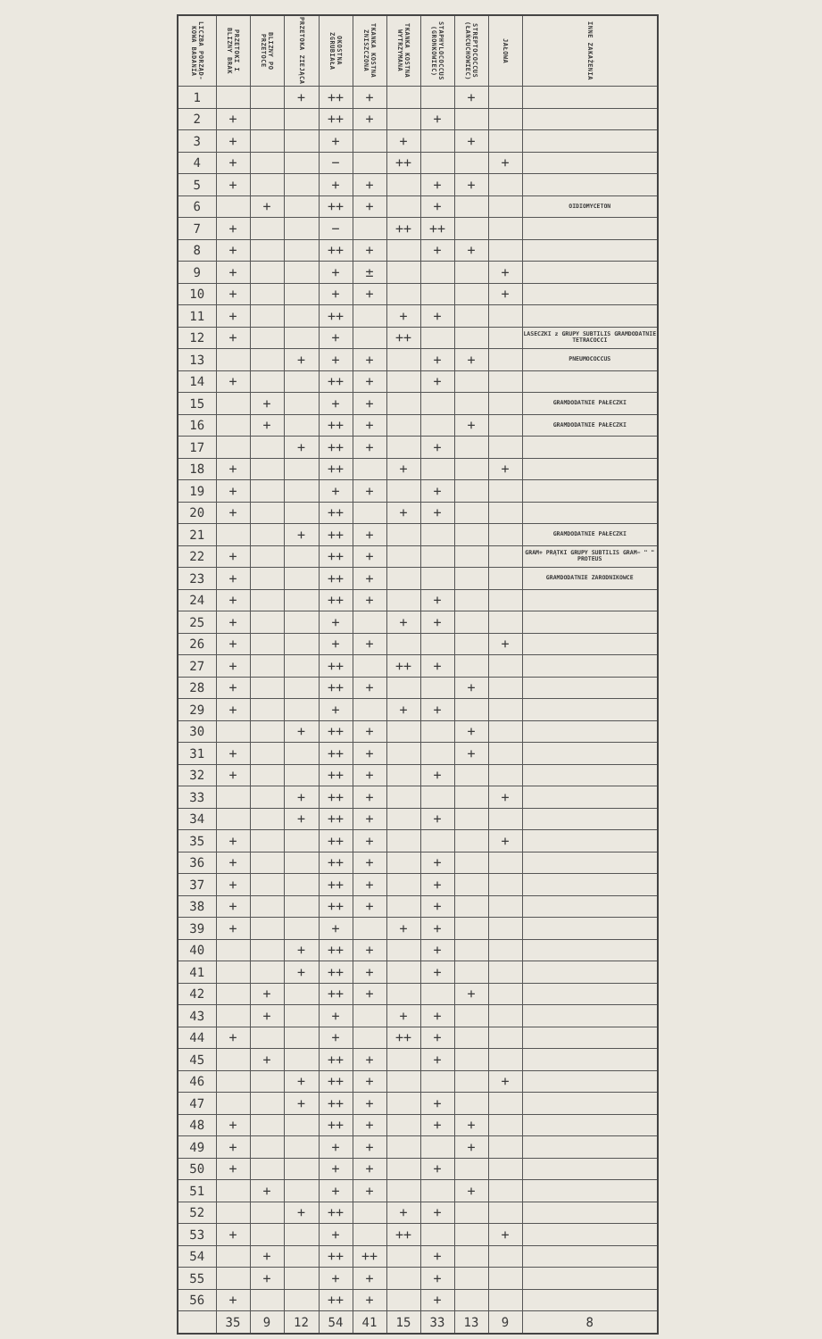| LICZBA PORZĄD-KOWA BADANIA | PRZETOKI I BLIZNY BRAK | BLIZNY PO PRZETOCE | PRZETOKA ZIEJĄCA | OKOSTNA ZGRUBIAŁA | TKANKA KOSTNA ZNISZCZONA | TKANKA KOSTNA WYTRZYMANA | STAPHYLOCOCCUS (GRONKOWIEC) | STREPTOCOCCUS (ŁAŃCUCHOWIEC) | JAŁOWA | INNE ZAKAŻENIA |
| --- | --- | --- | --- | --- | --- | --- | --- | --- | --- | --- |
| 1 | | | + | ++ | + | | | + | | |
| 2 | + | | | ++ | + | | + | | | |
| 3 | + | | | + | | + | | + | | |
| 4 | + | | | − | | ++ | | | + | |
| 5 | + | | | + | + | | + | + | | |
| 6 | | + | | ++ | + | | + | | | OIDIOMYCETON |
| 7 | + | | | − | | ++ | ++ | | | |
| 8 | + | | | ++ | + | | + | + | | |
| 9 | + | | | + | ± | | | | + | |
| 10 | + | | | + | + | | | | + | |
| 11 | + | | | ++ | | + | + | | | |
| 12 | + | | | + | | ++ | | | | LASECZKI z GRUPY SUBTILIS GRAMDODATNIE TETRACOCCI |
| 13 | | | + | + | + | | + | + | | PNEUMOCOCCUS |
| 14 | + | | | ++ | + | | + | | | |
| 15 | | + | | + | + | | | | | GRAMDODATNIE PAŁECZKI |
| 16 | | + | | ++ | + | | | + | | GRAMDODATNIE PAŁECZKI |
| 17 | | | + | ++ | + | | + | | | |
| 18 | + | | | ++ | | + | | | + | |
| 19 | + | | | + | + | | + | | | |
| 20 | + | | | ++ | | + | + | | | |
| 21 | | | + | ++ | + | | | | | GRAMDODATNIE PAŁECZKI |
| 22 | + | | | ++ | + | | | | | GRAM+ PRĄTKI GRUPY SUBTILIS GRAM− " " PROTEUS |
| 23 | + | | | ++ | + | | | | | GRAMDODATNIE ZARODNIKOWCE |
| 24 | + | | | ++ | + | | + | | | |
| 25 | + | | | + | | + | + | | | |
| 26 | + | | | + | + | | | | + | |
| 27 | + | | | ++ | | ++ | + | | | |
| 28 | + | | | ++ | + | | | + | | |
| 29 | + | | | + | | + | + | | | |
| 30 | | | + | ++ | + | | | + | | |
| 31 | + | | | ++ | + | | | + | | |
| 32 | + | | | ++ | + | | + | | | |
| 33 | | | + | ++ | + | | | | + | |
| 34 | | | + | ++ | + | | + | | | |
| 35 | + | | | ++ | + | | | | + | |
| 36 | + | | | ++ | + | | + | | | |
| 37 | + | | | ++ | + | | + | | | |
| 38 | + | | | ++ | + | | + | | | |
| 39 | + | | | + | | + | + | | | |
| 40 | | | + | ++ | + | | + | | | |
| 41 | | | + | ++ | + | | + | | | |
| 42 | | + | | ++ | + | | | + | | |
| 43 | | + | | + | | + | + | | | |
| 44 | + | | | + | | ++ | + | | | |
| 45 | | + | | ++ | + | | + | | | |
| 46 | | | + | ++ | + | | | | + | |
| 47 | | | + | ++ | + | | + | | | |
| 48 | + | | | ++ | + | | + | + | | |
| 49 | + | | | + | + | | | + | | |
| 50 | + | | | + | + | | + | | | |
| 51 | | + | | + | + | | | + | | |
| 52 | | | + | ++ | | + | + | | | |
| 53 | + | | | + | | ++ | | | + | |
| 54 | | + | | ++ | ++ | | + | | | |
| 55 | | + | | + | + | | + | | | |
| 56 | + | | | ++ | + | | + | | | |
| | 35 | 9 | 12 | 54 | 41 | 15 | 33 | 13 | 9 | 8 |